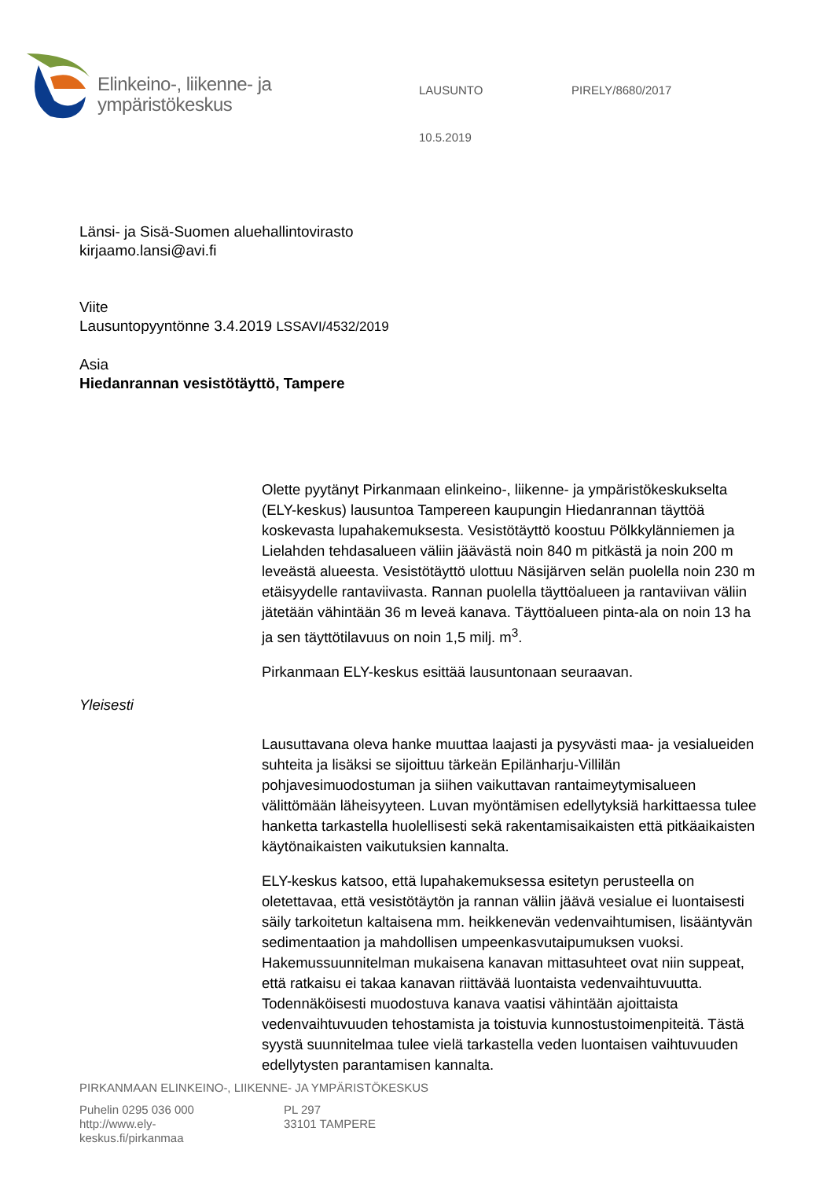Elinkeino-, liikenne- ja
ympäristökeskus
LAUSUNTO PIRELY/8680/2017
10.5.2019
Länsi- ja Sisä-Suomen aluehallintovirasto
kirjaamo.lansi@avi.fi
Viite
Lausuntopyyntönne 3.4.2019 LSSAVI/4532/2019
Asia
Hiedanrannan vesistötäyttö, Tampere
Olette pyytänyt Pirkanmaan elinkeino-, liikenne- ja ympäristökeskukselta (ELY-keskus) lausuntoa Tampereen kaupungin Hiedanrannan täyttöä koskevasta lupahakemuksesta. Vesistötäyttö koostuu Pölkkylänniemen ja Lielahden tehdasalueen väliin jäävästä noin 840 m pitkästä ja noin 200 m leveästä alueesta. Vesistötäyttö ulottuu Näsijärven selän puolella noin 230 m etäisyydelle rantaviivasta. Rannan puolella täyttöalueen ja rantaviivan väliin jätetään vähintään 36 m leveä kanava. Täyttöalueen pinta-ala on noin 13 ha ja sen täyttötilavuus on noin 1,5 milj. m<sup>3</sup>.
Pirkanmaan ELY-keskus esittää lausuntonaan seuraavan.
Yleisesti
Lausuttavana oleva hanke muuttaa laajasti ja pysyvästi maa- ja vesialueiden suhteita ja lisäksi se sijoittuu tärkeän Epilänharju-Villilän pohjavesimuodostuman ja siihen vaikuttavan rantaimeytymisalueen välittömään läheisyyteen. Luvan myöntämisen edellytyksiä harkittaessa tulee hanketta tarkastella huolellisesti sekä rakentamisaikaisten että pitkäaikaisten käytönaikaisten vaikutuksien kannalta.
ELY-keskus katsoo, että lupahakemuksessa esitetyn perusteella on oletettavaa, että vesistötäytön ja rannan väliin jäävä vesialue ei luontaisesti säily tarkoitetun kaltaisena mm. heikkenevän vedenvaihtumisen, lisääntyvän sedimentaation ja mahdollisen umpeenkasvutaipumuksen vuoksi. Hakemussuunnitelman mukaisena kanavan mittasuhteet ovat niin suppeat, että ratkaisu ei takaa kanavan riittävää luontaista vedenvaihtuvuutta. Todennäköisesti muodostuva kanava vaatisi vähintään ajoittaista vedenvaihtuvuuden tehostamista ja toistuvia kunnostustoimenpiteitä. Tästä syystä suunnitelmaa tulee vielä tarkastella veden luontaisen vaihtuvuuden edellytysten parantamisen kannalta.
PIRKANMAAN ELINKEINO-, LIIKENNE- JA YMPÄRISTÖKESKUS
Puhelin 0295 036 000
http://www.ely-
keskus.fi/pirkanmaa
PL 297
33101 TAMPERE